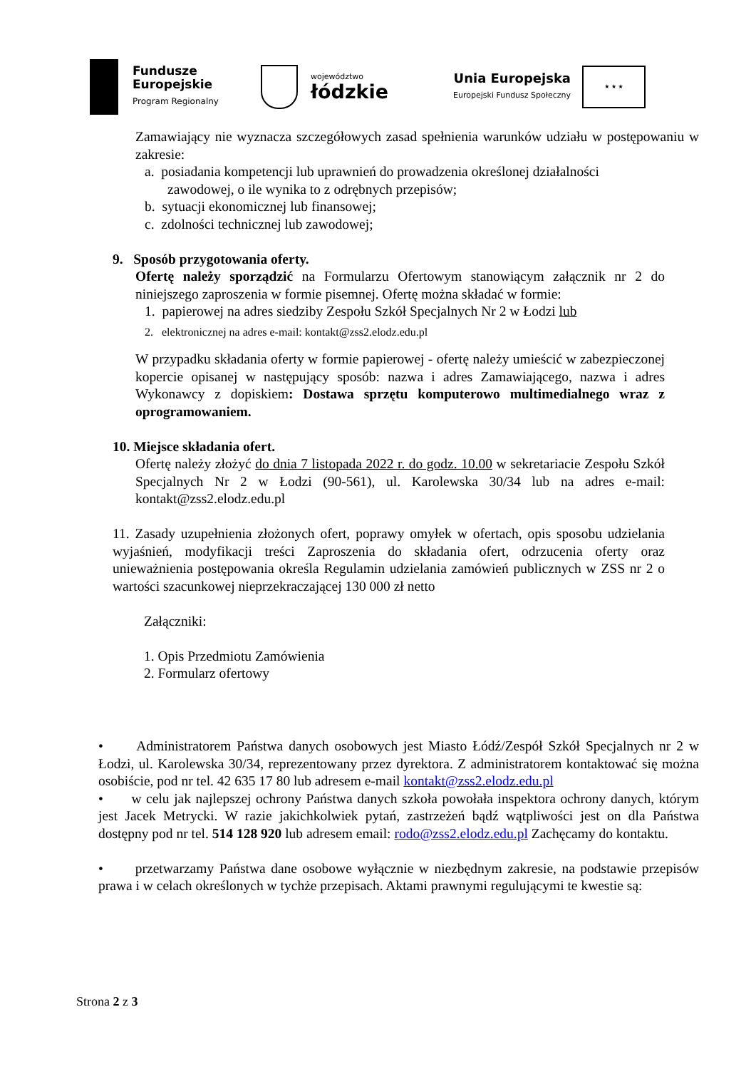Fundusze
Europejskie
Program Regionalny
województwo
łódzkie
Unia Europejska
Europejski Fundusz Społeczny
★ ★ ★
Zamawiający nie wyznacza szczegółowych zasad spełnienia warunków udziału w postępowaniu w zakresie:
a. posiadania kompetencji lub uprawnień do prowadzenia określonej działalności
zawodowej, o ile wynika to z odrębnych przepisów;
b. sytuacji ekonomicznej lub finansowej;
c. zdolności technicznej lub zawodowej;
9. Sposób przygotowania oferty.
Ofertę należy sporządzić na Formularzu Ofertowym stanowiącym załącznik nr 2 do niniejszego zaproszenia w formie pisemnej. Ofertę można składać w formie:
1. papierowej na adres siedziby Zespołu Szkół Specjalnych Nr 2 w Łodzi lub
2. elektronicznej na adres e-mail: kontakt@zss2.elodz.edu.pl
W przypadku składania oferty w formie papierowej - ofertę należy umieścić w zabezpieczonej kopercie opisanej w następujący sposób: nazwa i adres Zamawiającego, nazwa i adres Wykonawcy z dopiskiem: Dostawa sprzętu komputerowo multimedialnego wraz z oprogramowaniem.
10. Miejsce składania ofert.
Ofertę należy złożyć do dnia 7 listopada 2022 r. do godz. 10.00 w sekretariacie Zespołu Szkół Specjalnych Nr 2 w Łodzi (90-561), ul. Karolewska 30/34 lub na adres e-mail: kontakt@zss2.elodz.edu.pl
11. Zasady uzupełnienia złożonych ofert, poprawy omyłek w ofertach, opis sposobu udzielania wyjaśnień, modyfikacji treści Zaproszenia do składania ofert, odrzucenia oferty oraz unieważnienia postępowania określa Regulamin udzielania zamówień publicznych w ZSS nr 2 o wartości szacunkowej nieprzekraczającej 130 000 zł netto
Załączniki:
1. Opis Przedmiotu Zamówienia
2. Formularz ofertowy
• Administratorem Państwa danych osobowych jest Miasto Łódź/Zespół Szkół Specjalnych nr 2 w Łodzi, ul. Karolewska 30/34, reprezentowany przez dyrektora. Z administratorem kontaktować się można osobiście, pod nr tel. 42 635 17 80 lub adresem e-mail kontakt@zss2.elodz.edu.pl
• w celu jak najlepszej ochrony Państwa danych szkoła powołała inspektora ochrony danych, którym jest Jacek Metrycki. W razie jakichkolwiek pytań, zastrzeżeń bądź wątpliwości jest on dla Państwa dostępny pod nr tel. 514 128 920 lub adresem email: rodo@zss2.elodz.edu.pl Zachęcamy do kontaktu.
• przetwarzamy Państwa dane osobowe wyłącznie w niezbędnym zakresie, na podstawie przepisów prawa i w celach określonych w tychże przepisach. Aktami prawnymi regulującymi te kwestie są:
Strona 2 z 3